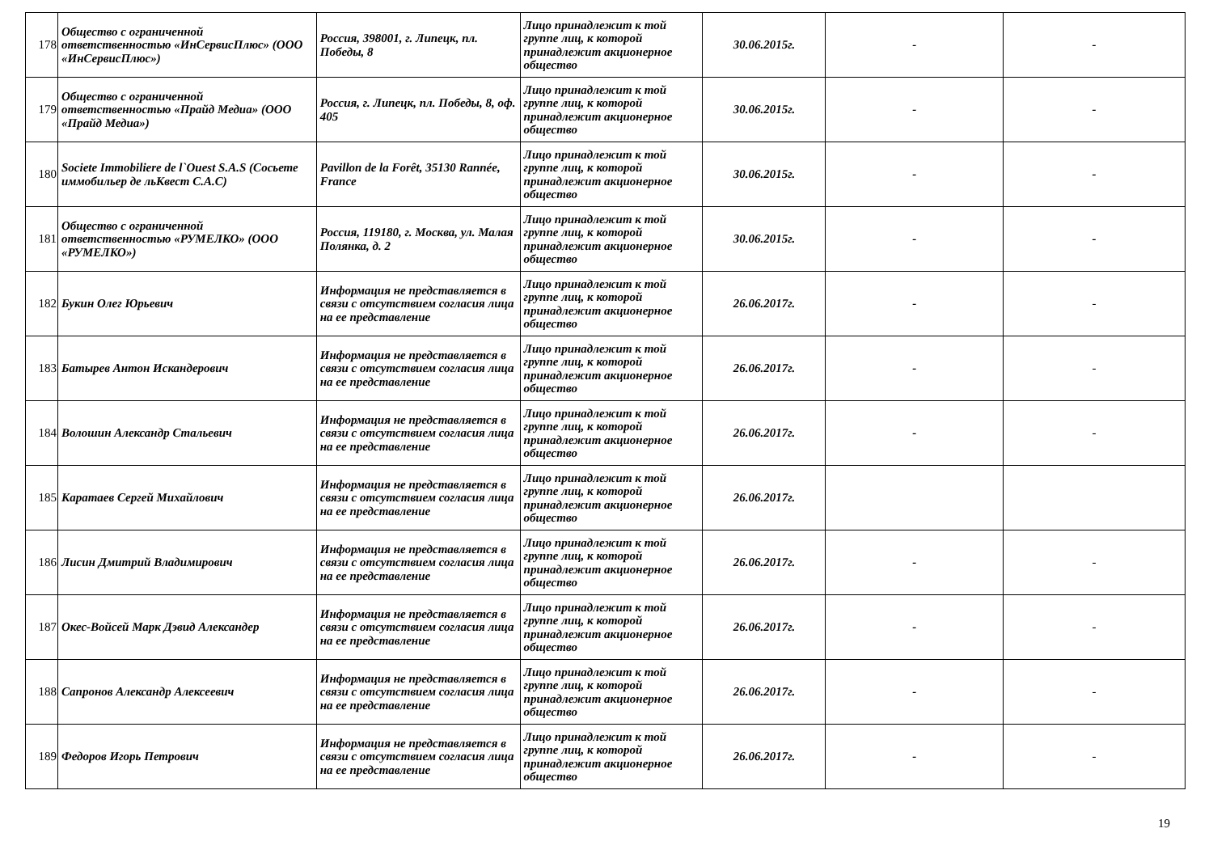| 178 | Общество с ограниченной ответственностью «ИнСервисПлюс» (ООО «ИнСервисПлюс») | Россия, 398001, г. Липецк, пл. Победы, 8 | Лицо принадлежит к той группе лиц, к которой принадлежит акционерное общество | 30.06.2015г. | - | - |
| 179 | Общество с ограниченной ответственностью «Прайд Медиа» (ООО «Прайд Медиа») | Россия, г. Липецк, пл. Победы, 8, оф. 405 | Лицо принадлежит к той группе лиц, к которой принадлежит акционерное общество | 30.06.2015г. | - | - |
| 180 | Societe Immobiliere de l`Ouest S.A.S (Сосьете иммобильер де льКвест С.А.С) | Pavillon de la Forêt, 35130 Rannée, France | Лицо принадлежит к той группе лиц, к которой принадлежит акционерное общество | 30.06.2015г. | - | - |
| 181 | Общество с ограниченной ответственностью «РУМЕЛКО» (ООО «РУМЕЛКО») | Россия, 119180, г. Москва, ул. Малая Полянка, д. 2 | Лицо принадлежит к той группе лиц, к которой принадлежит акционерное общество | 30.06.2015г. | - | - |
| 182 | Букин Олег Юрьевич | Информация не представляется в связи с отсутствием согласия лица на ее представление | Лицо принадлежит к той группе лиц, к которой принадлежит акционерное общество | 26.06.2017г. | - | - |
| 183 | Батырев Антон Искандерович | Информация не представляется в связи с отсутствием согласия лица на ее представление | Лицо принадлежит к той группе лиц, к которой принадлежит акционерное общество | 26.06.2017г. | - | - |
| 184 | Волошин Александр Стальевич | Информация не представляется в связи с отсутствием согласия лица на ее представление | Лицо принадлежит к той группе лиц, к которой принадлежит акционерное общество | 26.06.2017г. | - | - |
| 185 | Каратаев Сергей Михайлович | Информация не представляется в связи с отсутствием согласия лица на ее представление | Лицо принадлежит к той группе лиц, к которой принадлежит акционерное общество | 26.06.2017г. | | |
| 186 | Лисин Дмитрий Владимирович | Информация не представляется в связи с отсутствием согласия лица на ее представление | Лицо принадлежит к той группе лиц, к которой принадлежит акционерное общество | 26.06.2017г. | - | - |
| 187 | Окес-Войсей Марк Дэвид Александер | Информация не представляется в связи с отсутствием согласия лица на ее представление | Лицо принадлежит к той группе лиц, к которой принадлежит акционерное общество | 26.06.2017г. | - | - |
| 188 | Сапронов Александр Алексеевич | Информация не представляется в связи с отсутствием согласия лица на ее представление | Лицо принадлежит к той группе лиц, к которой принадлежит акционерное общество | 26.06.2017г. | - | - |
| 189 | Федоров Игорь Петрович | Информация не представляется в связи с отсутствием согласия лица на ее представление | Лицо принадлежит к той группе лиц, к которой принадлежит акционерное общество | 26.06.2017г. | - | - |
19